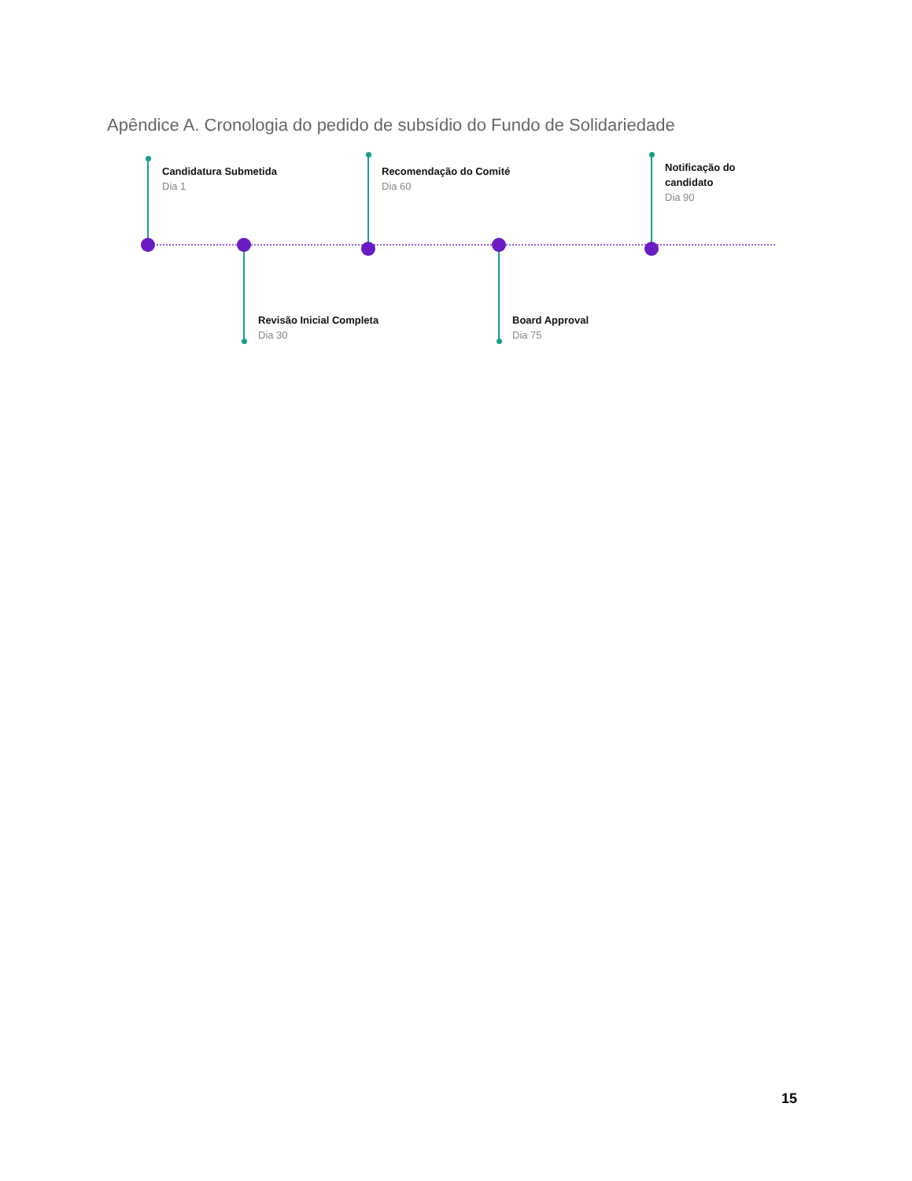Apêndice A. Cronologia do pedido de subsídio do Fundo de Solidariedade
Candidatura Submetida
Dia 1
Revisão Inicial Completa
Dia 30
Recomendação do Comité
Dia 60
Board Approval
Dia 75
Notificação do
candidato
Dia 90
15